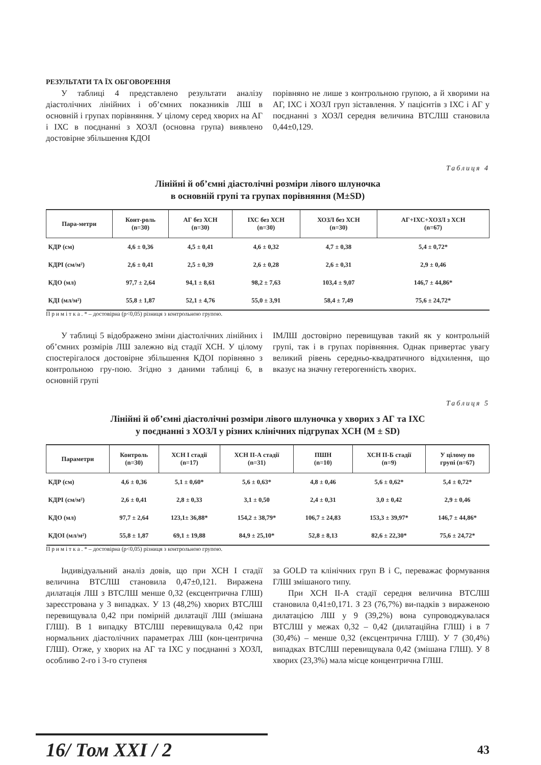РЕЗУЛЬТАТИ ТА ЇХ ОБГОВОРЕННЯ
У таблиці 4 представлено результати аналізу діастолічних лінійних і об’ємних показників ЛШ в основній і групах порівняння. У цілому серед хворих на АГ і ІХС в поєднанні з ХОЗЛ (основна група) виявлено достовірне збільшення КДОІ
порівняно не лише з контрольною групою, а й хворими на АГ, ІХС і ХОЗЛ груп зіставлення. У пацієнтів з ІХС і АГ у поєднанні з ХОЗЛ середня величина ВТСЛШ становила 0,44±0,129.
Таблиця 4
Лінійні й об’ємні діастолічні розміри лівого шлуночка
в основній групі та групах порівняння (M±SD)
| Пара-метри | Конт-роль (n=30) | АГ без ХСН (n=30) | ІХС без ХСН (n=30) | ХОЗЛ без ХСН (n=30) | АГ+ІХС+ХОЗЛ з ХСН (n=67) |
| --- | --- | --- | --- | --- | --- |
| КДР (см) | 4,6 ± 0,36 | 4,5 ± 0,41 | 4,6 ± 0,32 | 4,7 ± 0,38 | 5,4 ± 0,72* |
| КДРІ (см/м²) | 2,6 ± 0,41 | 2,5 ± 0,39 | 2,6 ± 0,28 | 2,6 ± 0,31 | 2,9 ± 0,46 |
| КДО (мл) | 97,7 ± 2,64 | 94,1 ± 8,61 | 98,2 ± 7,63 | 103,4 ± 9,07 | 146,7 ± 44,86* |
| КДІ (мл/м²) | 55,8 ± 1,87 | 52,1 ± 4,76 | 55,0 ± 3,91 | 58,4 ± 7,49 | 75,6 ± 24,72* |
П р и м і т к а . * – достовірна (p<0,05) різниця з контрольною групою.
У таблиці 5 відображено зміни діастолічних лінійних і об’ємних розмірів ЛШ залежно від стадії ХСН. У цілому спостерігалося достовірне збільшення КДОІ порівняно з контрольною гру-пою. Згідно з даними таблиці 6, в основній групі
ІМЛШ достовірно перевищував такий як у контрольній групі, так і в групах порівняння. Однак привертає увагу великий рівень середньо-квадратичного відхилення, що вказує на значну гетерогенність хворих.
Таблиця 5
Лінійні й об’ємні діастолічні розміри лівого шлуночка у хворих з АГ та ІХС
у поєднанні з ХОЗЛ у різних клінічних підгрупах ХСН (M ± SD)
| Параметри | Контроль (n=30) | ХСН І стадії (n=17) | ХСН ІІ-А стадії (n=31) | ПШН (n=10) | ХСН ІІ-Б стадії (n=9) | У цілому по групі (n=67) |
| --- | --- | --- | --- | --- | --- | --- |
| КДР (см) | 4,6 ± 0,36 | 5,1 ± 0,60* | 5,6 ± 0,63* | 4,8 ± 0,46 | 5,6 ± 0,62* | 5,4 ± 0,72* |
| КДРІ (см/м²) | 2,6 ± 0,41 | 2,8 ± 0,33 | 3,1 ± 0,50 | 2,4 ± 0,31 | 3,0 ± 0,42 | 2,9 ± 0,46 |
| КДО (мл) | 97,7 ± 2,64 | 123,1± 36,88* | 154,2 ± 38,79* | 106,7 ± 24,83 | 153,3 ± 39,97* | 146,7 ± 44,86* |
| КДОІ (мл/м²) | 55,8 ± 1,87 | 69,1 ± 19,88 | 84,9 ± 25,10* | 52,8 ± 8,13 | 82,6 ± 22,30* | 75,6 ± 24,72* |
П р и м і т к а . * – достовірна (p<0,05) різниця з контрольною групою.
Індивідуальний аналіз довів, що при ХСН І стадії величина ВТСЛШ становила 0,47±0,121. Виражена дилатація ЛШ з ВТСЛШ менше 0,32 (ексцентрична ГЛШ) зареєстрована у 3 випадках. У 13 (48,2%) хворих ВТСЛШ перевищувала 0,42 при помірній дилатації ЛШ (змішана ГЛШ). В 1 випадку ВТСЛШ перевищувала 0,42 при нормальних діастолічних параметрах ЛШ (кон-центрична ГЛШ). Отже, у хворих на АГ та ІХС у поєднанні з ХОЗЛ, особливо 2-го і 3-го ступеня
за GOLD та клінічних груп В і С, переважає формування ГЛШ змішаного типу.
При ХСН ІІ-А стадії середня величина ВТСЛШ становила 0,41±0,171. З 23 (76,7%) ви-падків з вираженою дилатацією ЛШ у 9 (39,2%) вона супроводжувалася ВТСЛШ у межах 0,32 – 0,42 (дилатаційна ГЛШ) і в 7 (30,4%) – менше 0,32 (ексцентрична ГЛШ). У 7 (30,4%) випадках ВТСЛШ перевищувала 0,42 (змішана ГЛШ). У 8 хворих (23,3%) мала місце концентрична ГЛШ.
16/ Том XXI / 2 43